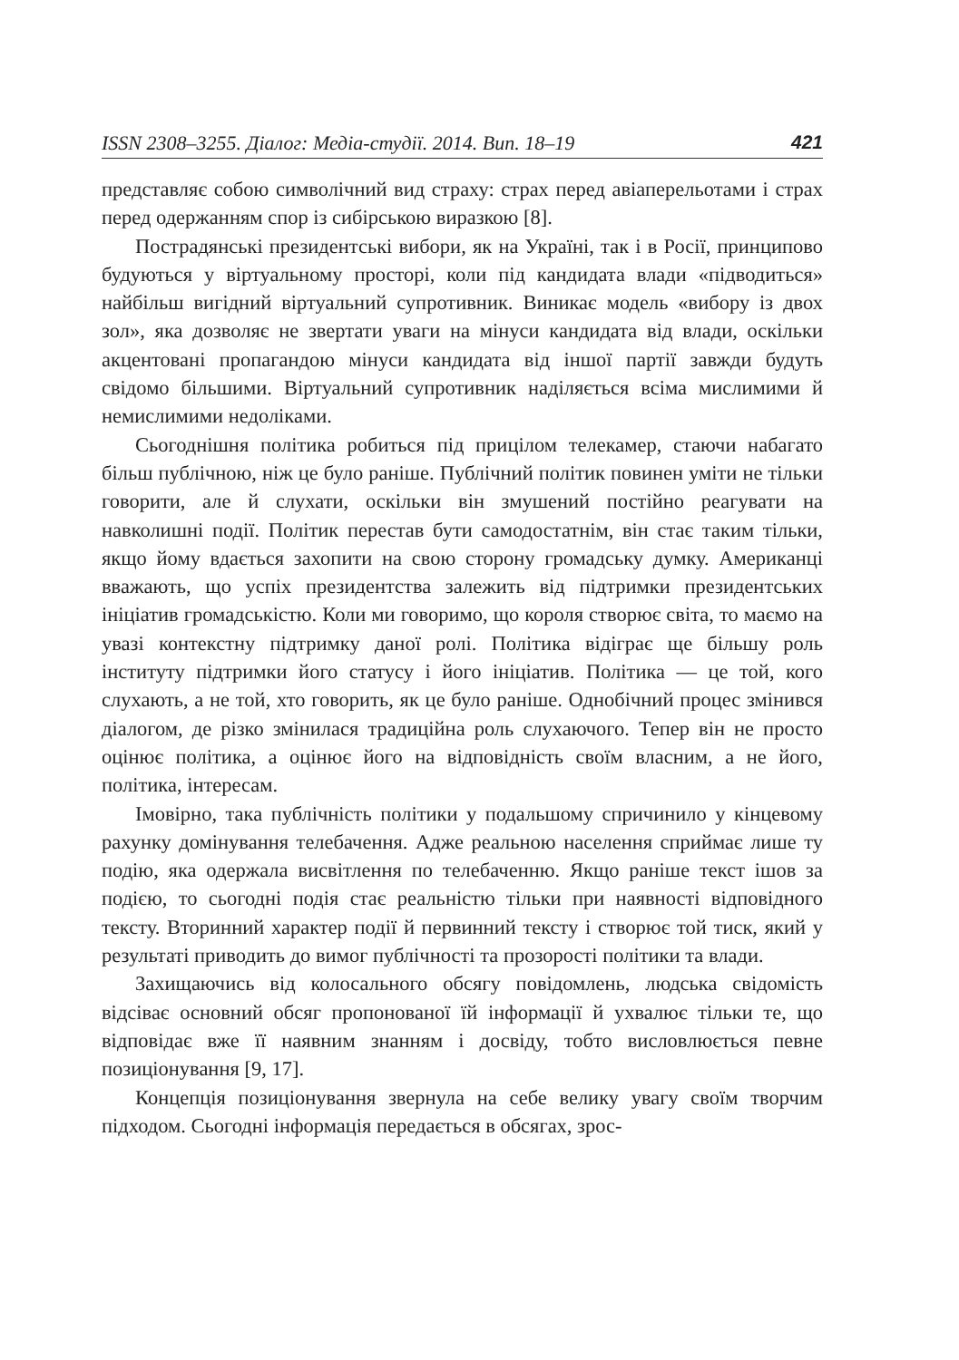ISSN 2308–3255. Діалог: Медіа-студії. 2014. Вип. 18–19 421
представляє собою символічний вид страху: страх перед авіаперельотами і страх перед одержанням спор із сибірською виразкою [8].
Пострадянські президентські вибори, як на Україні, так і в Росії, принципово будуються у віртуальному просторі, коли під кандидата влади «підводиться» найбільш вигідний віртуальний супротивник. Виникає модель «вибору із двох зол», яка дозволяє не звертати уваги на мінуси кандидата від влади, оскільки акцентовані пропагандою мінуси кандидата від іншої партії завжди будуть свідомо більшими. Віртуальний супротивник наділяється всіма мислимими й немислимими недоліками.
Сьогоднішня політика робиться під прицілом телекамер, стаючи набагато більш публічною, ніж це було раніше. Публічний політик повинен уміти не тільки говорити, але й слухати, оскільки він змушений постійно реагувати на навколишні події. Політик перестав бути самодостатнім, він стає таким тільки, якщо йому вдається захопити на свою сторону громадську думку. Американці вважають, що успіх президентства залежить від підтримки президентських ініціатив громадськістю. Коли ми говоримо, що короля створює світа, то маємо на увазі контекстну підтримку даної ролі. Політика відіграє ще більшу роль інституту підтримки його статусу і його ініціатив. Політика — це той, кого слухають, а не той, хто говорить, як це було раніше. Однобічний процес змінився діалогом, де різко змінилася традиційна роль слухаючого. Тепер він не просто оцінює політика, а оцінює його на відповідність своїм власним, а не його, політика, інтересам.
Імовірно, така публічність політики у подальшому спричинило у кінцевому рахунку домінування телебачення. Адже реальною населення сприймає лише ту подію, яка одержала висвітлення по телебаченню. Якщо раніше текст ішов за подією, то сьогодні подія стає реальністю тільки при наявності відповідного тексту. Вторинний характер події й первинний тексту і створює той тиск, який у результаті приводить до вимог публічності та прозорості політики та влади.
Захищаючись від колосального обсягу повідомлень, людська свідомість відсіває основний обсяг пропонованої їй інформації й ухвалює тільки те, що відповідає вже її наявним знанням і досвіду, тобто висловлюється певне позиціонування [9, 17].
Концепція позиціонування звернула на себе велику увагу своїм творчим підходом. Сьогодні інформація передається в обсягах, зрос-